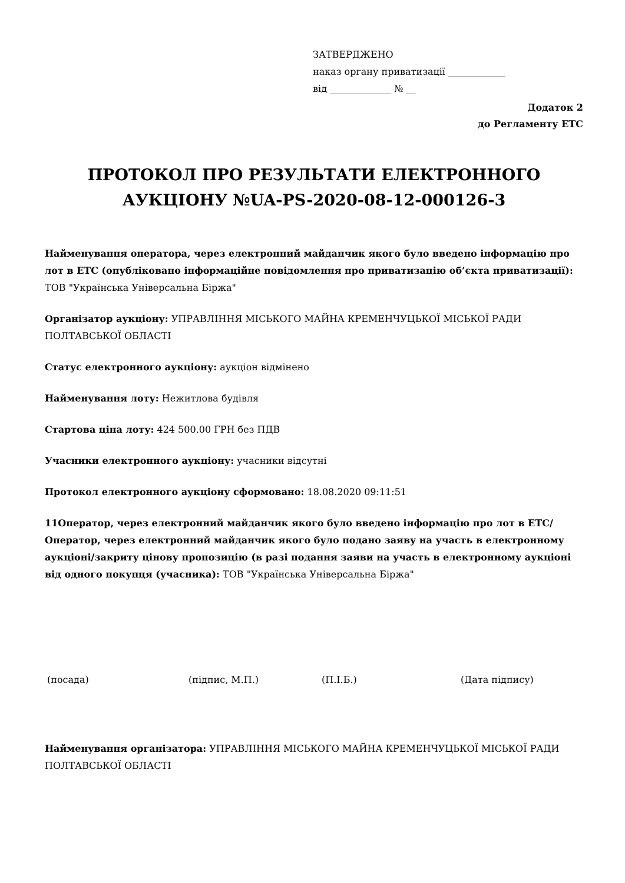ЗАТВЕРДЖЕНО
наказ органу приватизації ____________
від _____________ № __
Додаток 2
до Регламенту ЕТС
ПРОТОКОЛ ПРО РЕЗУЛЬТАТИ ЕЛЕКТРОННОГО АУКЦІОНУ №UA-PS-2020-08-12-000126-3
Найменування оператора, через електронний майданчик якого було введено інформацію про лот в ЕТС (опубліковано інформаційне повідомлення про приватизацію об’єкта приватизації): ТОВ "Українська Універсальна Біржа"
Організатор аукціону: УПРАВЛІННЯ МІСЬКОГО МАЙНА КРЕМЕНЧУЦЬКОЇ МІСЬКОЇ РАДИ ПОЛТАВСЬКОЇ ОБЛАСТІ
Статус електронного аукціону: аукціон відмінено
Найменування лоту: Нежитлова будівля
Стартова ціна лоту: 424 500.00 ГРН без ПДВ
Учасники електронного аукціону: учасники відсутні
Протокол електронного аукціону сформовано: 18.08.2020 09:11:51
11Оператор, через електронний майданчик якого було введено інформацію про лот в ЕТС/Оператор, через електронний майданчик якого було подано заяву на участь в електронному аукціоні/закриту цінову пропозицію (в разі подання заяви на участь в електронному аукціоні від одного покупця (учасника): ТОВ "Українська Універсальна Біржа"
(посада) (підпис, М.П.) (П.І.Б.) (Дата підпису)
Найменування організатора: УПРАВЛІННЯ МІСЬКОГО МАЙНА КРЕМЕНЧУЦЬКОЇ МІСЬКОЇ РАДИ ПОЛТАВСЬКОЇ ОБЛАСТІ